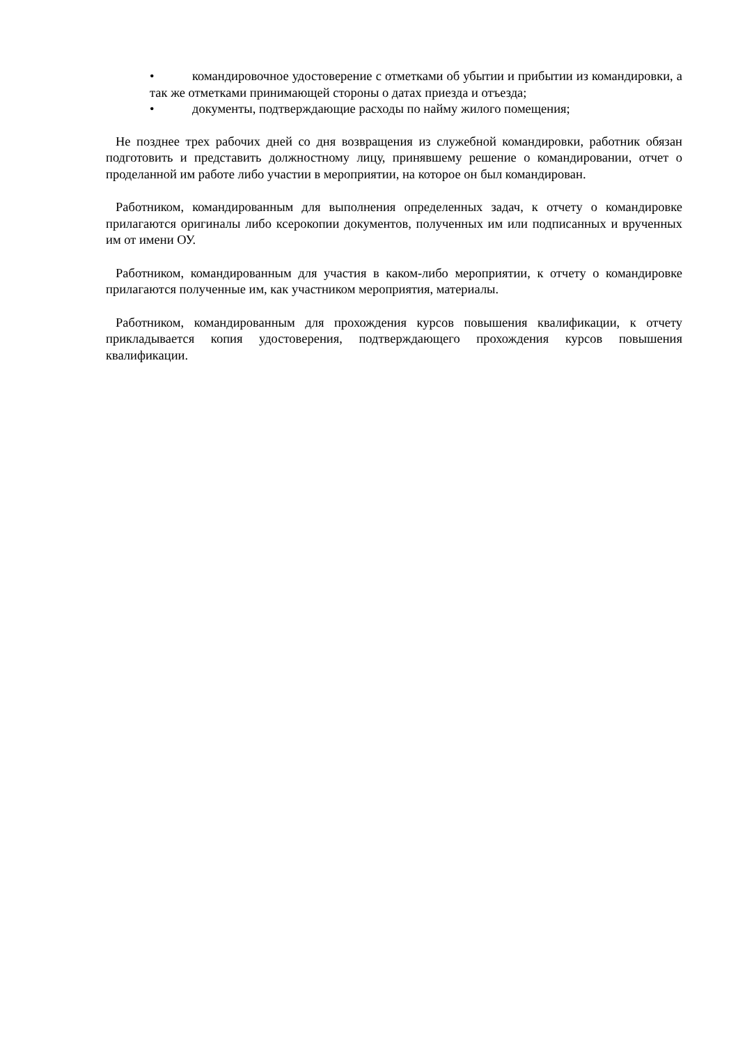• командировочное удостоверение с отметками об убытии и прибытии из командировки, а так же отметками принимающей стороны о датах приезда и отъезда;
• документы, подтверждающие расходы по найму жилого помещения;
Не позднее трех рабочих дней со дня возвращения из служебной командировки, работник обязан подготовить и представить должностному лицу, принявшему решение о командировании, отчет о проделанной им работе либо участии в мероприятии, на которое он был командирован.
Работником, командированным для выполнения определенных задач, к отчету о командировке прилагаются оригиналы либо ксерокопии документов, полученных им или подписанных и врученных им от имени ОУ.
Работником, командированным для участия в каком-либо мероприятии, к отчету о командировке прилагаются полученные им, как участником мероприятия, материалы.
Работником, командированным для прохождения курсов повышения квалификации, к отчету прикладывается копия удостоверения, подтверждающего прохождения курсов повышения квалификации.